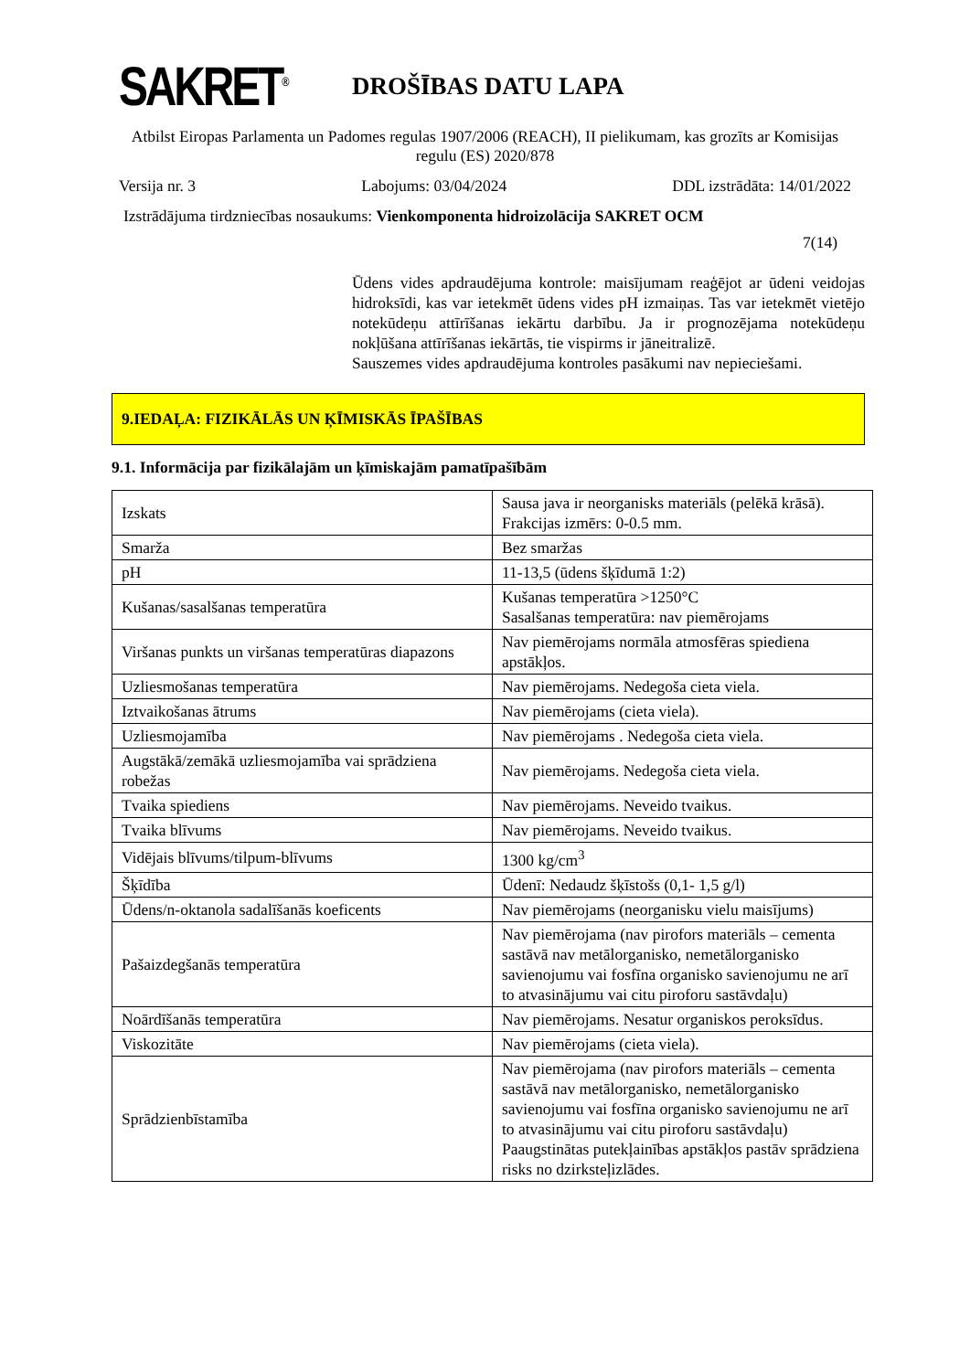SAKRET<sup>®</sup>
DROŠĪBAS DATU LAPA
Atbilst Eiropas Parlamenta un Padomes regulas 1907/2006 (REACH), II pielikumam, kas grozīts ar Komisijas regulu (ES) 2020/878
Versija nr. 3 Labojums: 03/04/2024 DDL izstrādāta: 14/01/2022
Izstrādājuma tirdzniecības nosaukums: Vienkomponenta hidroizolācija SAKRET OCM
7(14)
Ūdens vides apdraudējuma kontrole: maisījumam reaģējot ar ūdeni veidojas hidroksīdi, kas var ietekmēt ūdens vides pH izmaiņas. Tas var ietekmēt vietējo notekūdeņu attīrīšanas iekārtu darbību. Ja ir prognozējama notekūdeņu nokļūšana attīrīšanas iekārtās, tie vispirms ir jāneitralizē.
Sauszemes vides apdraudējuma kontroles pasākumi nav nepieciešami.
9.IEDAĻA: FIZIKĀLĀS UN ĶĪMISKĀS ĪPAŠĪBAS
9.1. Informācija par fizikālajām un ķīmiskajām pamatīpašībām
| Izskats | Sausa java ir neorganisks materiāls (pelēkā krāsā). Frakcijas izmērs: 0-0.5 mm. |
| Smarža | Bez smaržas |
| pH | 11-13,5 (ūdens šķīdumā 1:2) |
| Kušanas/sasalšanas temperatūra | Kušanas temperatūra >1250°C Sasalšanas temperatūra: nav piemērojams |
| Viršanas punkts un viršanas temperatūras diapazons | Nav piemērojams normāla atmosfēras spiediena apstākļos. |
| Uzliesmošanas temperatūra | Nav piemērojams. Nedegoša cieta viela. |
| Iztvaikošanas ātrums | Nav piemērojams (cieta viela). |
| Uzliesmojamība | Nav piemērojams . Nedegoša cieta viela. |
| Augstākā/zemākā uzliesmojamība vai sprādziena robežas | Nav piemērojams. Nedegoša cieta viela. |
| Tvaika spiediens | Nav piemērojams. Neveido tvaikus. |
| Tvaika blīvums | Nav piemērojams. Neveido tvaikus. |
| Vidējais blīvums/tilpum-blīvums | 1300 kg/cm<sup>3</sup> |
| Šķīdība | Ūdenī: Nedaudz šķīstošs (0,1- 1,5 g/l) |
| Ūdens/n-oktanola sadalīšanās koeficents | Nav piemērojams (neorganisku vielu maisījums) |
| Pašaizdegšanās temperatūra | Nav piemērojama (nav pirofors materiāls – cementa sastāvā nav metālorganisko, nemetālorganisko savienojumu vai fosfīna organisko savienojumu ne arī to atvasinājumu vai citu piroforu sastāvdaļu) |
| Noārdīšanās temperatūra | Nav piemērojams. Nesatur organiskos peroksīdus. |
| Viskozitāte | Nav piemērojams (cieta viela). |
| Sprādzienbīstamība | Nav piemērojama (nav pirofors materiāls – cementa sastāvā nav metālorganisko, nemetālorganisko savienojumu vai fosfīna organisko savienojumu ne arī to atvasinājumu vai citu piroforu sastāvdaļu) Paaugstinātas putekļainības apstākļos pastāv sprādziena risks no dzirksteļizlādes. |